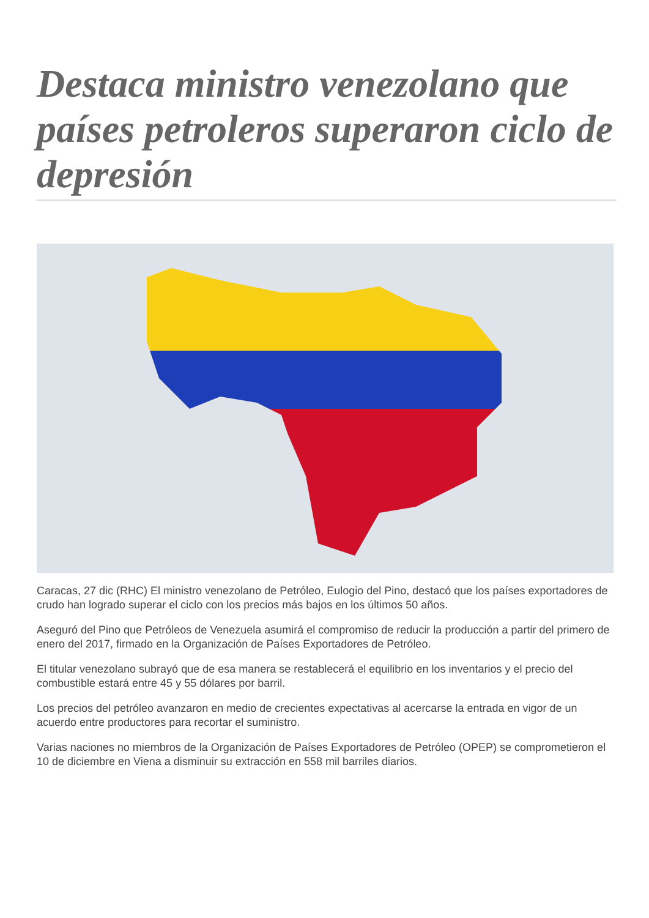Destaca ministro venezolano que países petroleros superaron ciclo de depresión
Caracas, 27 dic (RHC) El ministro venezolano de Petróleo, Eulogio del Pino, destacó que los países exportadores de crudo han logrado superar el ciclo con los precios más bajos en los últimos 50 años.
Aseguró del Pino que Petróleos de Venezuela asumirá el compromiso de reducir la producción a partir del primero de enero del 2017, firmado en la Organización de Países Exportadores de Petróleo.
El titular venezolano subrayó que de esa manera se restablecerá el equilibrio en los inventarios y el precio del combustible estará entre 45 y 55 dólares por barril.
Los precios del petróleo avanzaron en medio de crecientes expectativas al acercarse la entrada en vigor de un acuerdo entre productores para recortar el suministro.
Varias naciones no miembros de la Organización de Países Exportadores de Petróleo (OPEP) se comprometieron el 10 de diciembre en Viena a disminuir su extracción en 558 mil barriles diarios.